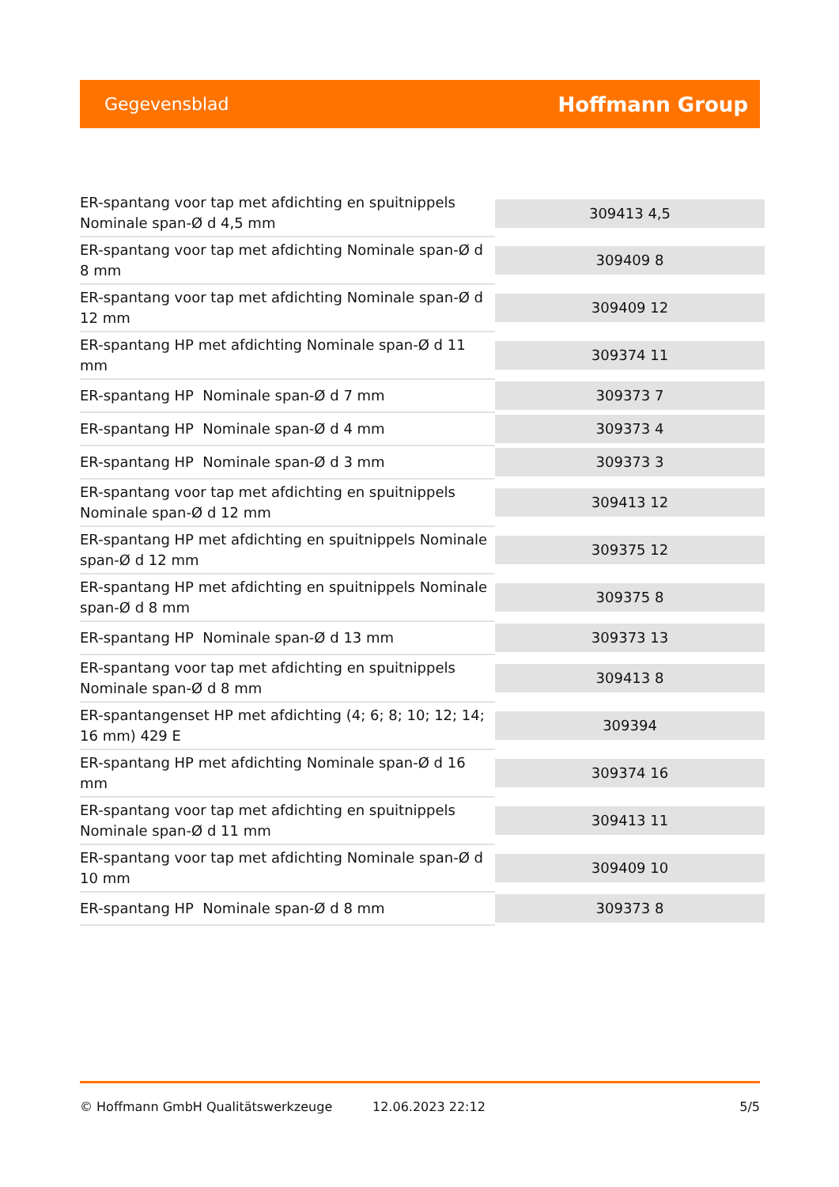Gegevensblad Hoffmann Group
| ER-spantang voor tap met afdichting en spuitnippels Nominale span-Ø d 4,5 mm | 309413 4,5 |
| ER-spantang voor tap met afdichting Nominale span-Ø d 8 mm | 309409 8 |
| ER-spantang voor tap met afdichting Nominale span-Ø d 12 mm | 309409 12 |
| ER-spantang HP met afdichting Nominale span-Ø d 11 mm | 309374 11 |
| ER-spantang HP Nominale span-Ø d 7 mm | 309373 7 |
| ER-spantang HP Nominale span-Ø d 4 mm | 309373 4 |
| ER-spantang HP Nominale span-Ø d 3 mm | 309373 3 |
| ER-spantang voor tap met afdichting en spuitnippels Nominale span-Ø d 12 mm | 309413 12 |
| ER-spantang HP met afdichting en spuitnippels Nominale span-Ø d 12 mm | 309375 12 |
| ER-spantang HP met afdichting en spuitnippels Nominale span-Ø d 8 mm | 309375 8 |
| ER-spantang HP Nominale span-Ø d 13 mm | 309373 13 |
| ER-spantang voor tap met afdichting en spuitnippels Nominale span-Ø d 8 mm | 309413 8 |
| ER-spantangenset HP met afdichting (4; 6; 8; 10; 12; 14; 16 mm) 429 E | 309394 |
| ER-spantang HP met afdichting Nominale span-Ø d 16 mm | 309374 16 |
| ER-spantang voor tap met afdichting en spuitnippels Nominale span-Ø d 11 mm | 309413 11 |
| ER-spantang voor tap met afdichting Nominale span-Ø d 10 mm | 309409 10 |
| ER-spantang HP Nominale span-Ø d 8 mm | 309373 8 |
© Hoffmann GmbH Qualitätswerkzeuge 12.06.2023 22:12 5/5